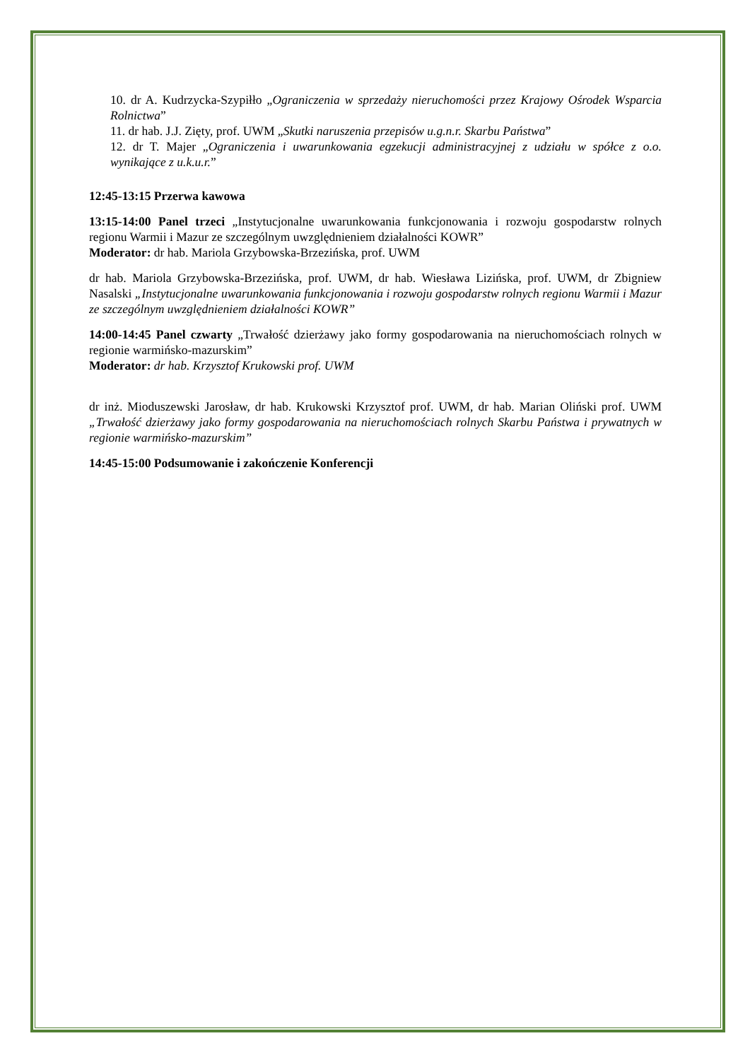10. dr A. Kudrzycka-Szypiłło „Ograniczenia w sprzedaży nieruchomości przez Krajowy Ośrodek Wsparcia Rolnictwa”
11. dr hab. J.J. Zięty, prof. UWM „Skutki naruszenia przepisów u.g.n.r. Skarbu Państwa”
12. dr T. Majer „Ograniczenia i uwarunkowania egzekucji administracyjnej z udziału w spółce z o.o. wynikające z u.k.u.r.”
12:45-13:15 Przerwa kawowa
13:15-14:00 Panel trzeci „Instytucjonalne uwarunkowania funkcjonowania i rozwoju gospodarstw rolnych regionu Warmii i Mazur ze szczególnym uwzględnieniem działalności KOWR”
Moderator: dr hab. Mariola Grzybowska-Brzezińska, prof. UWM
dr hab. Mariola Grzybowska-Brzezińska, prof. UWM, dr hab. Wiesława Lizińska, prof. UWM, dr Zbigniew Nasalski „Instytucjonalne uwarunkowania funkcjonowania i rozwoju gospodarstw rolnych regionu Warmii i Mazur ze szczególnym uwzględnieniem działalności KOWR”
14:00-14:45 Panel czwarty „Trwałość dzierżawy jako formy gospodarowania na nieruchomościach rolnych w regionie warmińsko-mazurskim”
Moderator: dr hab. Krzysztof Krukowski prof. UWM
dr inż. Mioduszewski Jarosław, dr hab. Krukowski Krzysztof prof. UWM, dr hab. Marian Oliński prof. UWM „Trwałość dzierżawy jako formy gospodarowania na nieruchomościach rolnych Skarbu Państwa i prywatnych w regionie warmińsko-mazurskim”
14:45-15:00 Podsumowanie i zakończenie Konferencji